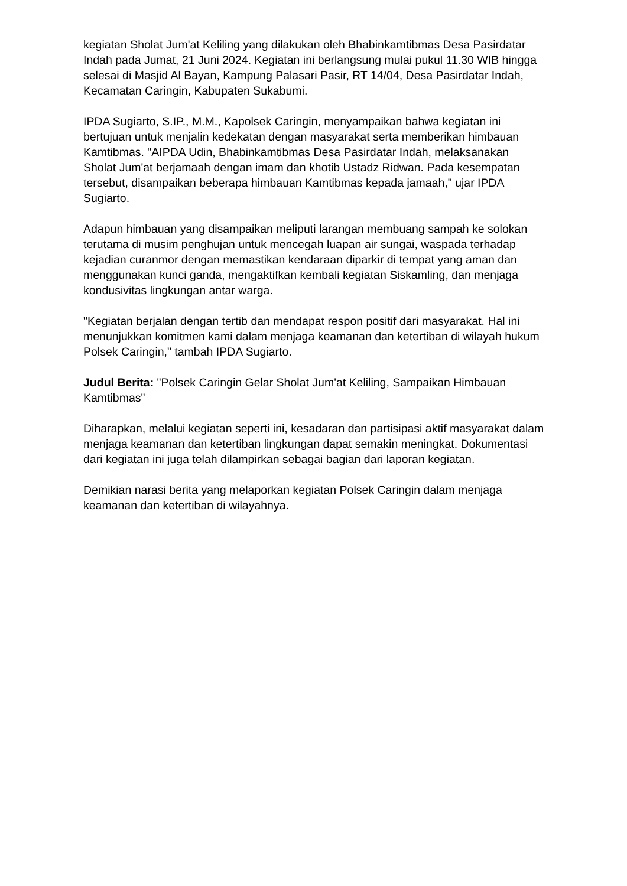kegiatan Sholat Jum'at Keliling yang dilakukan oleh Bhabinkamtibmas Desa Pasirdatar Indah pada Jumat, 21 Juni 2024. Kegiatan ini berlangsung mulai pukul 11.30 WIB hingga selesai di Masjid Al Bayan, Kampung Palasari Pasir, RT 14/04, Desa Pasirdatar Indah, Kecamatan Caringin, Kabupaten Sukabumi.
IPDA Sugiarto, S.IP., M.M., Kapolsek Caringin, menyampaikan bahwa kegiatan ini bertujuan untuk menjalin kedekatan dengan masyarakat serta memberikan himbauan Kamtibmas. "AIPDA Udin, Bhabinkamtibmas Desa Pasirdatar Indah, melaksanakan Sholat Jum'at berjamaah dengan imam dan khotib Ustadz Ridwan. Pada kesempatan tersebut, disampaikan beberapa himbauan Kamtibmas kepada jamaah," ujar IPDA Sugiarto.
Adapun himbauan yang disampaikan meliputi larangan membuang sampah ke solokan terutama di musim penghujan untuk mencegah luapan air sungai, waspada terhadap kejadian curanmor dengan memastikan kendaraan diparkir di tempat yang aman dan menggunakan kunci ganda, mengaktifkan kembali kegiatan Siskamling, dan menjaga kondusivitas lingkungan antar warga.
"Kegiatan berjalan dengan tertib dan mendapat respon positif dari masyarakat. Hal ini menunjukkan komitmen kami dalam menjaga keamanan dan ketertiban di wilayah hukum Polsek Caringin," tambah IPDA Sugiarto.
Judul Berita: "Polsek Caringin Gelar Sholat Jum'at Keliling, Sampaikan Himbauan Kamtibmas"
Diharapkan, melalui kegiatan seperti ini, kesadaran dan partisipasi aktif masyarakat dalam menjaga keamanan dan ketertiban lingkungan dapat semakin meningkat. Dokumentasi dari kegiatan ini juga telah dilampirkan sebagai bagian dari laporan kegiatan.
Demikian narasi berita yang melaporkan kegiatan Polsek Caringin dalam menjaga keamanan dan ketertiban di wilayahnya.